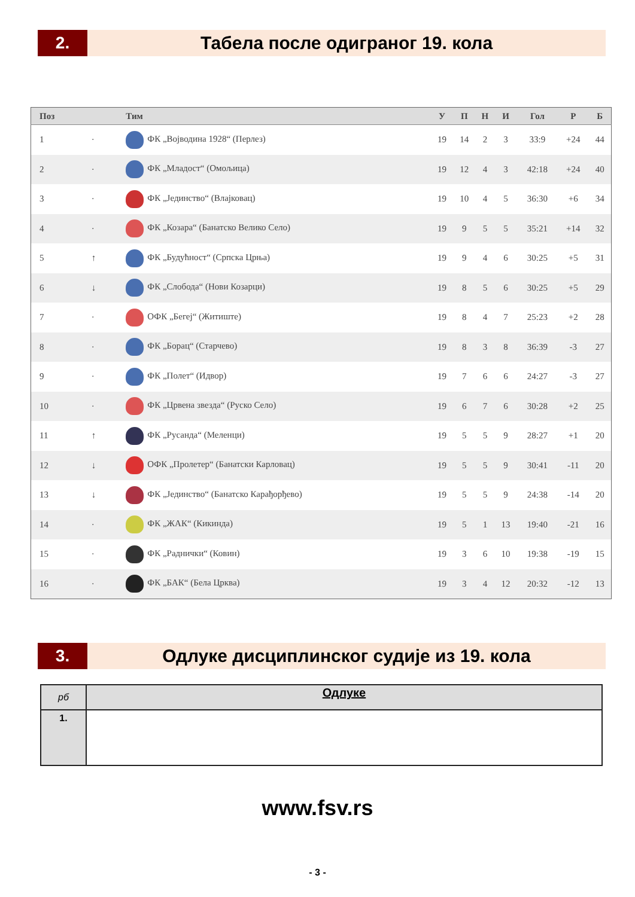2.
Табела после одиграног 19. кола
| Поз | | Тим | У | П | Н | И | Гол | Р | Б |
| --- | --- | --- | --- | --- | --- | --- | --- | --- | --- |
| 1 | · | ФК „Војводина 1928“ (Перлез) | 19 | 14 | 2 | 3 | 33:9 | +24 | 44 |
| 2 | · | ФК „Младост“ (Омољица) | 19 | 12 | 4 | 3 | 42:18 | +24 | 40 |
| 3 | · | ФК „Јединство“ (Влајковац) | 19 | 10 | 4 | 5 | 36:30 | +6 | 34 |
| 4 | · | ФК „Козара“ (Банатско Велико Село) | 19 | 9 | 5 | 5 | 35:21 | +14 | 32 |
| 5 | ↑ | ФК „Будућност“ (Српска Црња) | 19 | 9 | 4 | 6 | 30:25 | +5 | 31 |
| 6 | ↓ | ФК „Слобода“ (Нови Козарци) | 19 | 8 | 5 | 6 | 30:25 | +5 | 29 |
| 7 | · | ОФК „Бегеј“ (Житиште) | 19 | 8 | 4 | 7 | 25:23 | +2 | 28 |
| 8 | · | ФК „Борац“ (Старчево) | 19 | 8 | 3 | 8 | 36:39 | -3 | 27 |
| 9 | · | ФК „Полет“ (Идвор) | 19 | 7 | 6 | 6 | 24:27 | -3 | 27 |
| 10 | · | ФК „Црвена звезда“ (Руско Село) | 19 | 6 | 7 | 6 | 30:28 | +2 | 25 |
| 11 | ↑ | ФК „Русанда“ (Меленци) | 19 | 5 | 5 | 9 | 28:27 | +1 | 20 |
| 12 | ↓ | ОФК „Пролетер“ (Банатски Карловац) | 19 | 5 | 5 | 9 | 30:41 | -11 | 20 |
| 13 | ↓ | ФК „Јединство“ (Банатско Карађорђево) | 19 | 5 | 5 | 9 | 24:38 | -14 | 20 |
| 14 | · | ФК „ЖАК“ (Кикинда) | 19 | 5 | 1 | 13 | 19:40 | -21 | 16 |
| 15 | · | ФК „Раднички“ (Ковин) | 19 | 3 | 6 | 10 | 19:38 | -19 | 15 |
| 16 | · | ФК „БАК“ (Бела Црква) | 19 | 3 | 4 | 12 | 20:32 | -12 | 13 |
3.
Одлуке дисциплинског судије из 19. кола
| рб | Одлуке |
| 1. | |
www.fsv.rs
- 3 -